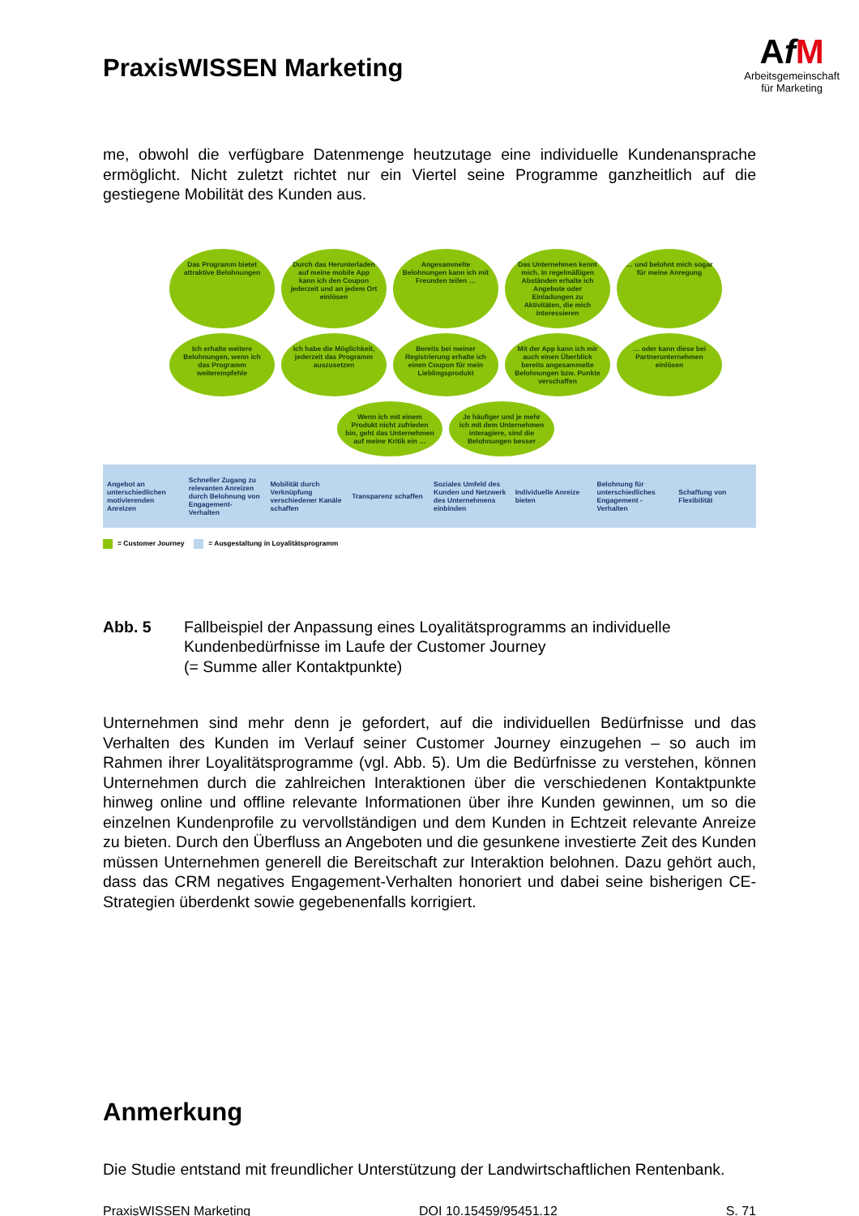PraxisWISSEN Marketing
AfM
Arbeitsgemeinschaft
für Marketing
me, obwohl die verfügbare Datenmenge heutzutage eine individuelle Kundenanspra­che ermöglicht. Nicht zuletzt richtet nur ein Viertel seine Programme ganzheitlich auf die gestiegene Mobilität des Kunden aus.
Das Programm bietet attraktive Belohnungen
Durch das Herunterladen auf meine mobile App kann ich den Coupon jederzeit und an jedem Ort einlösen
Angesammelte Belohnungen kann ich mit Freunden teilen …
Das Unternehmen kennt mich. In regelmäßigen Abständen erhalte ich Angebote oder Einladungen zu Aktivitäten, die mich interessieren
… und belohnt mich sogar für meine Anregung
Ich erhalte weitere Belohnungen, wenn ich das Programm weiterempfehle
Ich habe die Möglichkeit, jederzeit das Programm auszusetzen
Bereits bei meiner Registrierung erhalte ich einen Coupon für mein Lieblingsprodukt
Mit der App kann ich mir auch einen Überblick bereits angesammelte Belohnungen bzw. Punkte verschaffen
… oder kann diese bei Partner­unternehmen einlösen
Wenn ich mit einem Produkt nicht zufrieden bin, geht das Unternehmen auf meine Kritik ein …
Je häufiger und je mehr ich mit dem Unternehmen interagiere, sind die Belohnungen besser
Angebot an unterschiedlichen motivierenden Anreizen
Schneller Zugang zu relevanten Anreizen durch Belohnung von Engagement-Verhalten
Mobilität durch Verknüpfung verschiedener Kanäle schaffen
Transparenz schaffen
Soziales Umfeld des Kunden und Netzwerk des Unternehmens einbinden
Individuelle Anreize bieten
Belohnung für unterschiedliches Engagement -Verhalten
Schaffung von Flexibilität
= Customer Journey = Ausgestaltung in Loyalitätsprogramm
Abb. 5 Fallbeispiel der Anpassung eines Loyalitätsprogramms an individuelle Kundenbedürfnisse im Laufe der Customer Journey
(= Summe aller Kontaktpunkte)
Unternehmen sind mehr denn je gefordert, auf die individuellen Bedürfnisse und das Verhalten des Kunden im Verlauf seiner Customer Journey einzugehen – so auch im Rahmen ihrer Loyalitätsprogramme (vgl. Abb. 5). Um die Bedürfnisse zu verstehen, können Unternehmen durch die zahlreichen Interaktionen über die verschiedenen Kontaktpunkte hinweg online und offline relevante Informationen über ihre Kunden gewinnen, um so die einzelnen Kundenprofile zu vervollständigen und dem Kunden in Echtzeit relevante Anreize zu bieten. Durch den Überfluss an Angeboten und die gesunkene investierte Zeit des Kunden müssen Unternehmen generell die Bereit­schaft zur Interaktion belohnen. Dazu gehört auch, dass das CRM negatives Enga­gement-Verhalten honoriert und dabei seine bisherigen CE-Strategien überdenkt so­wie gegebenenfalls korrigiert.
Anmerkung
Die Studie entstand mit freundlicher Unterstützung der Landwirtschaftlichen Renten­bank.
PraxisWISSEN Marketing DOI 10.15459/95451.12 S. 71